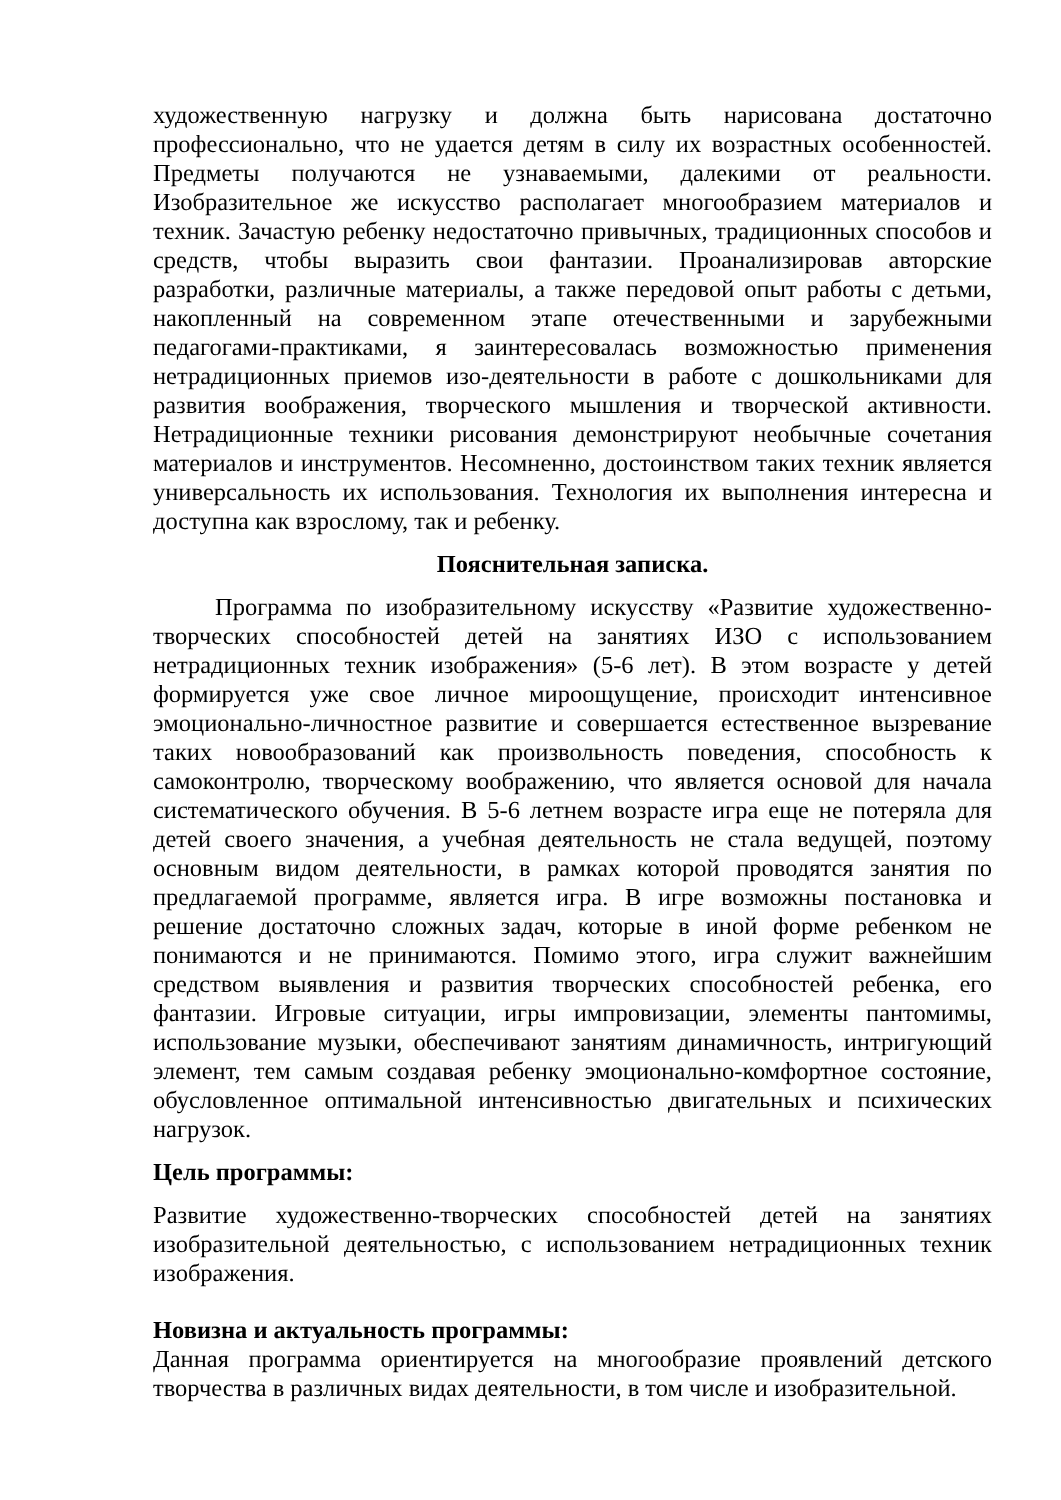художественную нагрузку и должна быть нарисована достаточно профессионально, что не удается детям в силу их возрастных особенностей. Предметы получаются не узнаваемыми, далекими от реальности. Изобразительное же искусство располагает многообразием материалов и техник. Зачастую ребенку недостаточно привычных, традиционных способов и средств, чтобы выразить свои фантазии. Проанализировав авторские разработки, различные материалы, а также передовой опыт работы с детьми, накопленный на современном этапе отечественными и зарубежными педагогами-практиками, я заинтересовалась возможностью применения нетрадиционных приемов изо-деятельности в работе с дошкольниками для развития воображения, творческого мышления и творческой активности. Нетрадиционные техники рисования демонстрируют необычные сочетания материалов и инструментов. Несомненно, достоинством таких техник является универсальность их использования. Технология их выполнения интересна и доступна как взрослому, так и ребенку.
Пояснительная записка.
Программа по изобразительному искусству «Развитие художественно-творческих способностей детей на занятиях ИЗО с использованием нетрадиционных техник изображения» (5-6 лет). В этом возрасте у детей формируется уже свое личное мироощущение, происходит интенсивное эмоционально-личностное развитие и совершается естественное вызревание таких новообразований как произвольность поведения, способность к самоконтролю, творческому воображению, что является основой для начала систематического обучения. В 5-6 летнем возрасте игра еще не потеряла для детей своего значения, а учебная деятельность не стала ведущей, поэтому основным видом деятельности, в рамках которой проводятся занятия по предлагаемой программе, является игра. В игре возможны постановка и решение достаточно сложных задач, которые в иной форме ребенком не понимаются и не принимаются. Помимо этого, игра служит важнейшим средством выявления и развития творческих способностей ребенка, его фантазии. Игровые ситуации, игры импровизации, элементы пантомимы, использование музыки, обеспечивают занятиям динамичность, интригующий элемент, тем самым создавая ребенку эмоционально-комфортное состояние, обусловленное оптимальной интенсивностью двигательных и психических нагрузок.
Цель программы:
Развитие художественно-творческих способностей детей на занятиях изобразительной деятельностью, с использованием нетрадиционных техник изображения.
Новизна и актуальность программы:
Данная программа ориентируется на многообразие проявлений детского творчества в различных видах деятельности, в том числе и изобразительной.